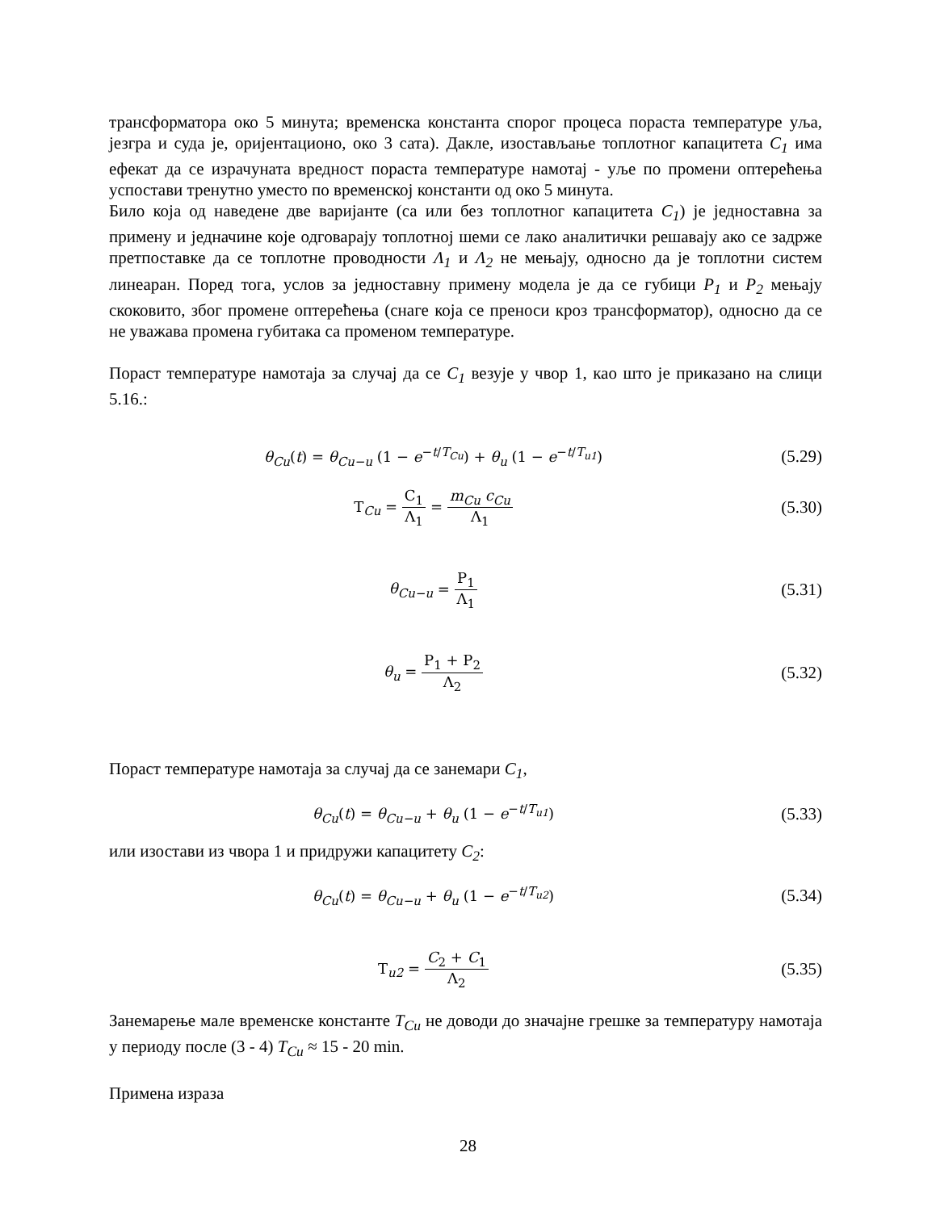трансформатора око 5 минута; временска константа спорог процеса пораста температуре уља, језгра и суда је, оријентационо, око 3 сата). Дакле, изостављање топлотног капацитета C<sub>1</sub> има ефекат да се израчуната вредност пораста температуре намотај - уље по промени оптерећења успостави тренутно уместо по временској константи од око 5 минута.
Било која од наведене две варијанте (са или без топлотног капацитета C<sub>1</sub>) је једноставна за примену и једначине које одговарају топлотној шеми се лако аналитички решавају ако се задрже претпоставке да се топлотне проводности Λ<sub>1</sub> и Λ<sub>2</sub> не мењају, односно да је топлотни систем линеаран. Поред тога, услов за једноставну примену модела је да се губици P<sub>1</sub> и P<sub>2</sub> мењају скоковито, због промене оптерећења (снаге која се преноси кроз трансформатор), односно да се не уважава промена губитака са променом температуре.
Пораст температуре намотаја за случај да се C<sub>1</sub> везује у чвор 1, као што је приказано на слици 5.16.:
θ<sub>Cu</sub>(t) = θ<sub>Cu−u</sub> (1 − e<sup>−t/T<sub>Cu</sub></sup>) + θ<sub>u</sub> (1 − e<sup>−t/T<sub>u1</sub></sup>)
(5.29)
T<sub>Cu</sub> = C<sub>1</sub> Λ<sub>1</sub> = m<sub>Cu</sub> c<sub>Cu</sub> Λ<sub>1</sub>
(5.30)
θ<sub>Cu−u</sub> = P<sub>1</sub> Λ<sub>1</sub>
(5.31)
θ<sub>u</sub> = P<sub>1</sub> + P<sub>2</sub> Λ<sub>2</sub>
(5.32)
Пораст температуре намотаја за случај да се занемари C<sub>1</sub>,
θ<sub>Cu</sub>(t) = θ<sub>Cu−u</sub> + θ<sub>u</sub> (1 − e<sup>−t/T<sub>u1</sub></sup>)
(5.33)
или изостави из чвора 1 и придружи капацитету C<sub>2</sub>:
θ<sub>Cu</sub>(t) = θ<sub>Cu−u</sub> + θ<sub>u</sub> (1 − e<sup>−t/T<sub>u2</sub></sup>)
(5.34)
T<sub>u2</sub> = C<sub>2</sub> + C<sub>1</sub> Λ<sub>2</sub>
(5.35)
Занемарење мале временске константе T<sub>Cu</sub> не доводи до значајне грешке за температуру намотаја у периоду после (3 - 4) T<sub>Cu</sub> ≈ 15 - 20 min.
Примена израза
28